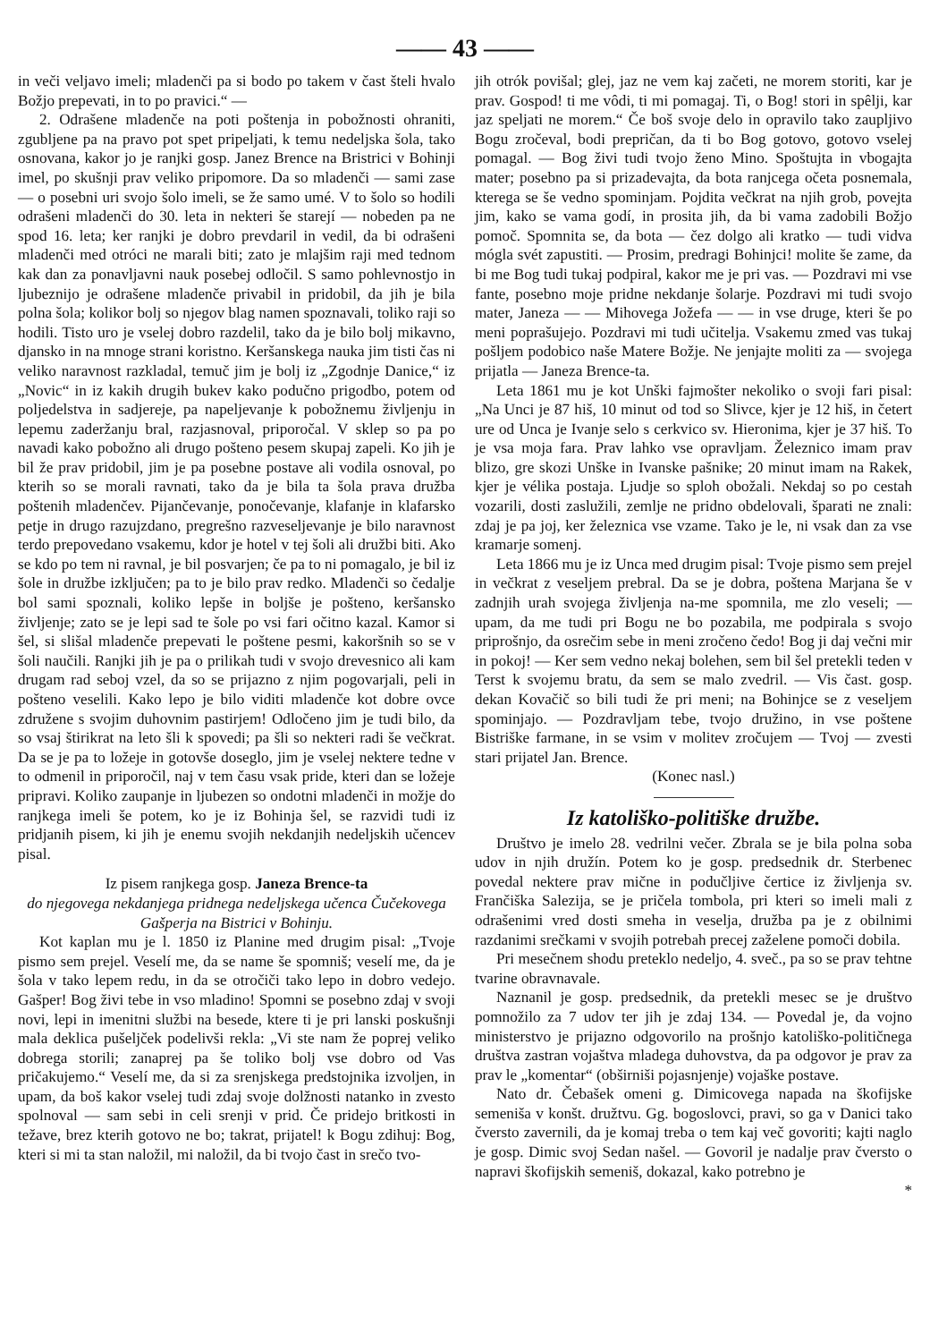—— 43 ——
in veči veljavo imeli; mladenči pa si bodo po takem v čast šteli hvalo Božjo prepevati, in to po pravici.“ —
2. Odrašene mladenče na poti poštenja in pobožnosti ohraniti, zgubljene pa na pravo pot spet pripeljati, k temu nedeljska šola, tako osnovana, kakor jo je ranjki gosp. Janez Brence na Bristrici v Bohinji imel, po skušnji prav veliko pripomore. Da so mladenči — sami zase — o posebni uri svojo šolo imeli, se že samo umé. V to šolo so hodili odrašeni mladenči do 30. leta in nekteri še starejí — nobeden pa ne spod 16. leta; ker ranjki je dobro prevdaril in vedil, da bi odrašeni mladenči med otróci ne marali biti; zato je mlajšim raji med tednom kak dan za ponavljavni nauk posebej odločil. S samo pohlevnostjo in ljubeznijo je odrašene mladenče privabil in pridobil, da jih je bila polna šola; kolikor bolj so njegov blag namen spoznavali, toliko raji so hodili. Tisto uro je vselej dobro razdelil, tako da je bilo bolj mikavno, djansko in na mnoge strani koristno. Keršanskega nauka jim tisti čas ni veliko naravnost razkladal, temuč jim je bolj iz „Zgodnje Danice,“ iz „Novic“ in iz kakih drugih bukev kako podučno prigodbo, potem od poljedelstva in sadjereje, pa napeljevanje k pobožnemu življenju in lepemu zaderžanju bral, razjasnoval, priporočal. V sklep so pa po navadi kako pobožno ali drugo pošteno pesem skupaj zapeli. Ko jih je bil že prav pridobil, jim je pa posebne postave ali vodila osnoval, po kterih so se morali ravnati, tako da je bila ta šola prava družba poštenih mladenčev. Pijančevanje, ponočevanje, klafanje in klafarsko petje in drugo razujzdano, pregrešno razveseljevanje je bilo naravnost terdo prepovedano vsakemu, kdor je hotel v tej šoli ali družbi biti. Ako se kdo po tem ni ravnal, je bil posvarjen; če pa to ni pomagalo, je bil iz šole in družbe izključen; pa to je bilo prav redko. Mladenči so čedalje bol sami spoznali, koliko lepše in boljše je pošteno, keršansko življenje; zato se je lepi sad te šole po vsi fari očitno kazal. Kamor si šel, si slišal mladenče prepevati le poštene pesmi, kakoršnih so se v šoli naučili. Ranjki jih je pa o prilikah tudi v svojo drevesnico ali kam drugam rad seboj vzel, da so se prijazno z njim pogovarjali, peli in pošteno veselili. Kako lepo je bilo viditi mladenče kot dobre ovce združene s svojim duhovnim pastirjem! Odločeno jim je tudi bilo, da so vsaj štirikrat na leto šli k spovedi; pa šli so nekteri radi še večkrat. Da se je pa to ložeje in gotovše doseglo, jim je vselej nektere tedne v to odmenil in priporočil, naj v tem času vsak pride, kteri dan se ložeje pripravi. Koliko zaupanje in ljubezen so ondotni mladenči in možje do ranjkega imeli še potem, ko je iz Bohinja šel, se razvidi tudi iz pridjanih pisem, ki jih je enemu svojih nekdanjih nedeljskih učencev pisal.
Iz pisem ranjkega gosp. Janeza Brence-ta
do njegovega nekdanjega pridnega nedeljskega učenca Čučekovega Gašperja na Bistrici v Bohinju.
Kot kaplan mu je l. 1850 iz Planine med drugim pisal: „Tvoje pismo sem prejel. Veselí me, da se name še spomniš; veselí me, da je šola v tako lepem redu, in da se otročiči tako lepo in dobro vedejo. Gašper! Bog živi tebe in vso mladino! Spomni se posebno zdaj v svoji novi, lepi in imenitni službi na besede, ktere ti je pri lanski poskušnji mala deklica pušeljček podelivši rekla: „Vi ste nam že poprej veliko dobrega storili; zanaprej pa še toliko bolj vse dobro od Vas pričakujemo.“ Veselí me, da si za srenjskega predstojnika izvoljen, in upam, da boš kakor vselej tudi zdaj svoje dolžnosti natanko in zvesto spolnoval — sam sebi in celi srenji v prid. Če pridejo britkosti in težave, brez kterih gotovo ne bo; takrat, prijatel! k Bogu zdihuj: Bog, kteri si mi ta stan naložil, mi naložil, da bi tvojo čast in srečo tvo-
jih otrók povišal; glej, jaz ne vem kaj začeti, ne morem storiti, kar je prav. Gospod! ti me vôdi, ti mi pomagaj. Ti, o Bog! stori in spêlji, kar jaz speljati ne morem.“ Če boš svoje delo in opravilo tako zaupljivo Bogu zročeval, bodi prepričan, da ti bo Bog gotovo, gotovo vselej pomagal. — Bog živi tudi tvojo ženo Mino. Spoštujta in vbogajta mater; posebno pa si prizadevajta, da bota ranjcega očeta posnemala, kterega se še vedno spominjam. Pojdita večkrat na njih grob, povejta jim, kako se vama godí, in prosita jih, da bi vama zadobili Božjo pomoč. Spomnita se, da bota — čez dolgo ali kratko — tudi vidva mógla svét zapustiti. — Prosim, predragi Bohinjci! molite še zame, da bi me Bog tudi tukaj podpiral, kakor me je pri vas. — Pozdravi mi vse fante, posebno moje pridne nekdanje šolarje. Pozdravi mi tudi svojo mater, Janeza — — Mihovega Jožefa — — in vse druge, kteri še po meni poprašujejo. Pozdravi mi tudi učitelja. Vsakemu zmed vas tukaj pošljem podobico naše Matere Božje. Ne jenjajte moliti za — svojega prijatla — Janeza Brence-ta.
Leta 1861 mu je kot Unški fajmošter nekoliko o svoji fari pisal: „Na Unci je 87 hiš, 10 minut od tod so Slivce, kjer je 12 hiš, in četert ure od Unca je Ivanje selo s cerkvico sv. Hieronima, kjer je 37 hiš. To je vsa moja fara. Prav lahko vse opravljam. Železnico imam prav blizo, gre skozi Unške in Ivanske pašnike; 20 minut imam na Rakek, kjer je vélika postaja. Ljudje so sploh obožali. Nekdaj so po cestah vozarili, dosti zaslužili, zemlje ne pridno obdelovali, šparati ne znali: zdaj je pa joj, ker železnica vse vzame. Tako je le, ni vsak dan za vse kramarje somenj.
Leta 1866 mu je iz Unca med drugim pisal: Tvoje pismo sem prejel in večkrat z veseljem prebral. Da se je dobra, poštena Marjana še v zadnjih urah svojega življenja na-me spomnila, me zlo veseli; — upam, da me tudi pri Bogu ne bo pozabila, me podpirala s svojo priprošnjo, da osrečim sebe in meni zročeno čedo! Bog ji daj večni mir in pokoj! — Ker sem vedno nekaj bolehen, sem bil šel pretekli teden v Terst k svojemu bratu, da sem se malo zvedril. — Vis čast. gosp. dekan Kovačič so bili tudi že pri meni; na Bohinjce se z veseljem spominjajo. — Pozdravljam tebe, tvojo družino, in vse poštene Bistriške farmane, in se vsim v molitev zročujem — Tvoj — zvesti stari prijatel Jan. Brence.
(Konec nasl.)
Iz katoliško-politiške družbe.
Društvo je imelo 28. vedrilni večer. Zbrala se je bila polna soba udov in njih družín. Potem ko je gosp. predsednik dr. Sterbenec povedal nektere prav mične in podučljive čertice iz življenja sv. Frančiška Salezija, se je pričela tombola, pri kteri so imeli mali z odrašenimi vred dosti smeha in veselja, družba pa je z obilnimi razdanimi srečkami v svojih potrebah precej zaželene pomoči dobila.
Pri mesečnem shodu preteklo nedeljo, 4. sveč., pa so se prav tehtne tvarine obravnavale.
Naznanil je gosp. predsednik, da pretekli mesec se je društvo pomnožilo za 7 udov ter jih je zdaj 134. — Povedal je, da vojno ministerstvo je prijazno odgovorilo na prošnjo katoliško-političnega društva zastran vojaštva mladega duhovstva, da pa odgovor je prav za prav le „komentar“ (obširniši pojasnjenje) vojaške postave.
Nato dr. Čebašek omeni g. Dimicovega napada na škofijske semeniša v konšt. družtvu. Gg. bogoslovci, pravi, so ga v Danici tako čversto zavernili, da je komaj treba o tem kaj več govoriti; kajti naglo je gosp. Dimic svoj Sedan našel. — Govoril je nadalje prav čversto o napravi škofijskih semeniš, dokazal, kako potrebno je
*